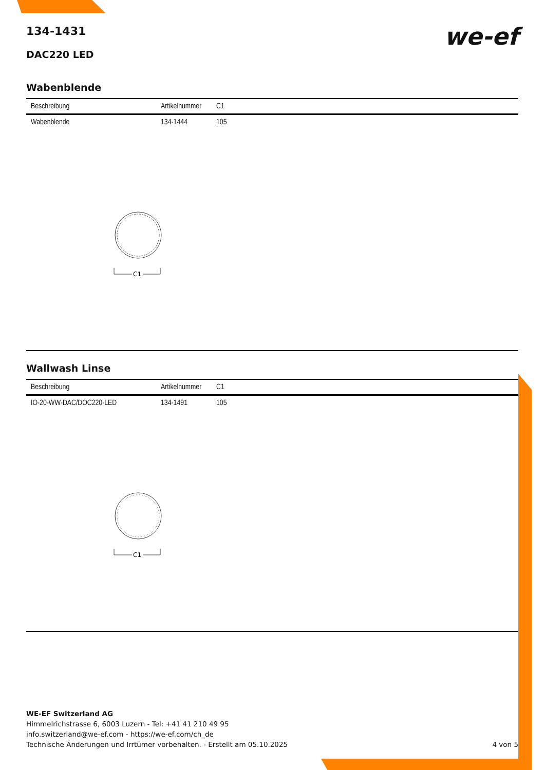134-1431
we-ef
DAC220 LED
Wabenblende
| Beschreibung | Artikelnummer | C1 |
| --- | --- | --- |
| Wabenblende | 134-1444 | 105 |
C1
Wallwash Linse
| Beschreibung | Artikelnummer | C1 |
| --- | --- | --- |
| IO-20-WW-DAC/DOC220-LED | 134-1491 | 105 |
C1
WE-EF Switzerland AG
Himmelrichstrasse 6, 6003 Luzern - Tel: +41 41 210 49 95
info.switzerland@we-ef.com - https://we-ef.com/ch_de
Technische Änderungen und Irrtümer vorbehalten. - Erstellt am 05.10.2025 4 von 5